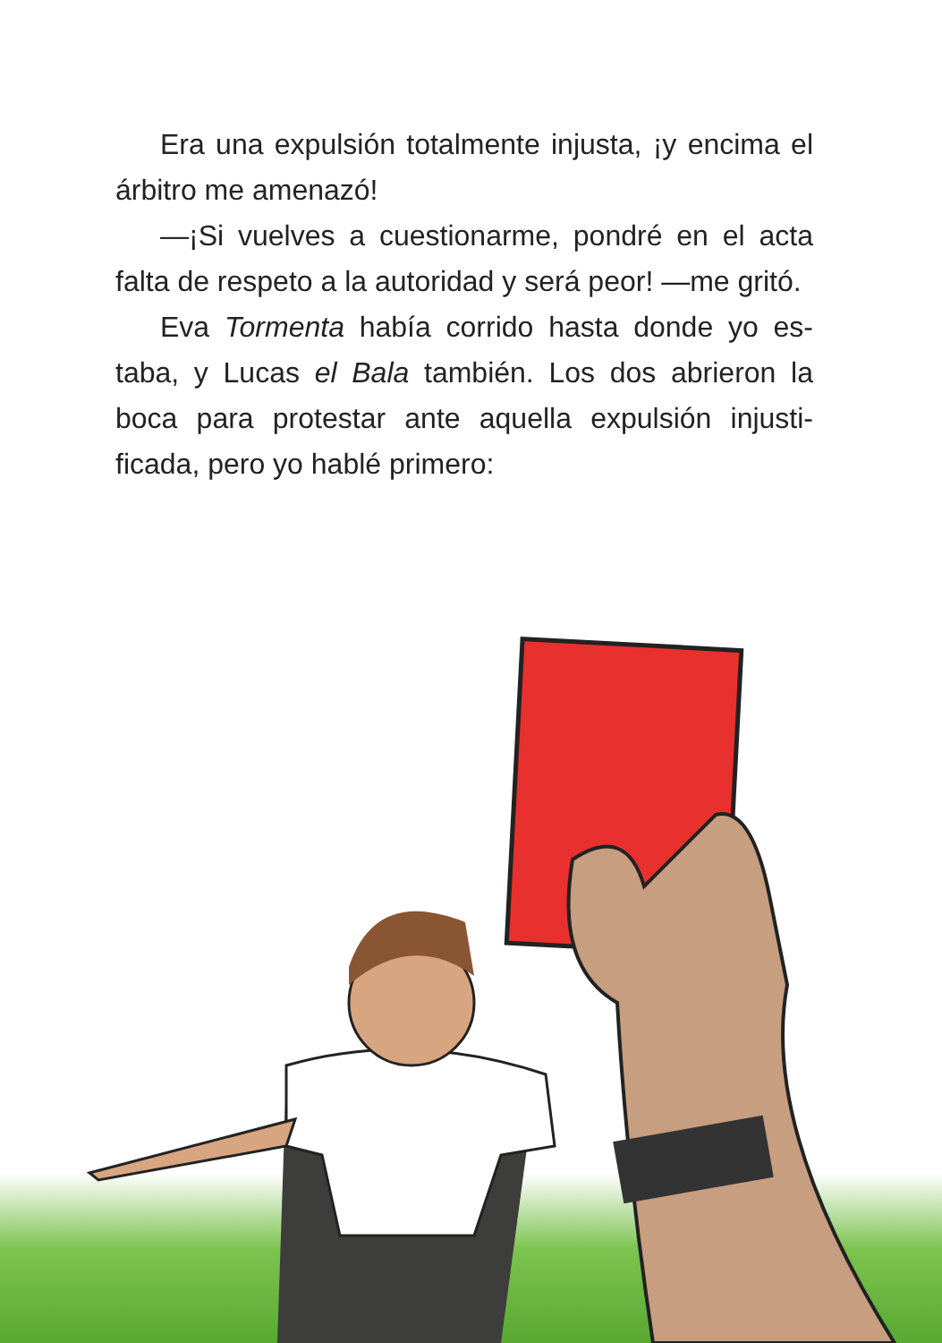Era una expulsión totalmente injusta, ¡y enci­ma el árbitro me amenazó!
—¡Si vuelves a cuestionarme, pondré en el ac­ta falta de respeto a la autoridad y será peor! —me gritó.
Eva Tormenta había corrido hasta donde yo es­taba, y Lucas el Bala también. Los dos abrieron la boca para protestar ante aquella expulsión injusti­ficada, pero yo hablé primero: